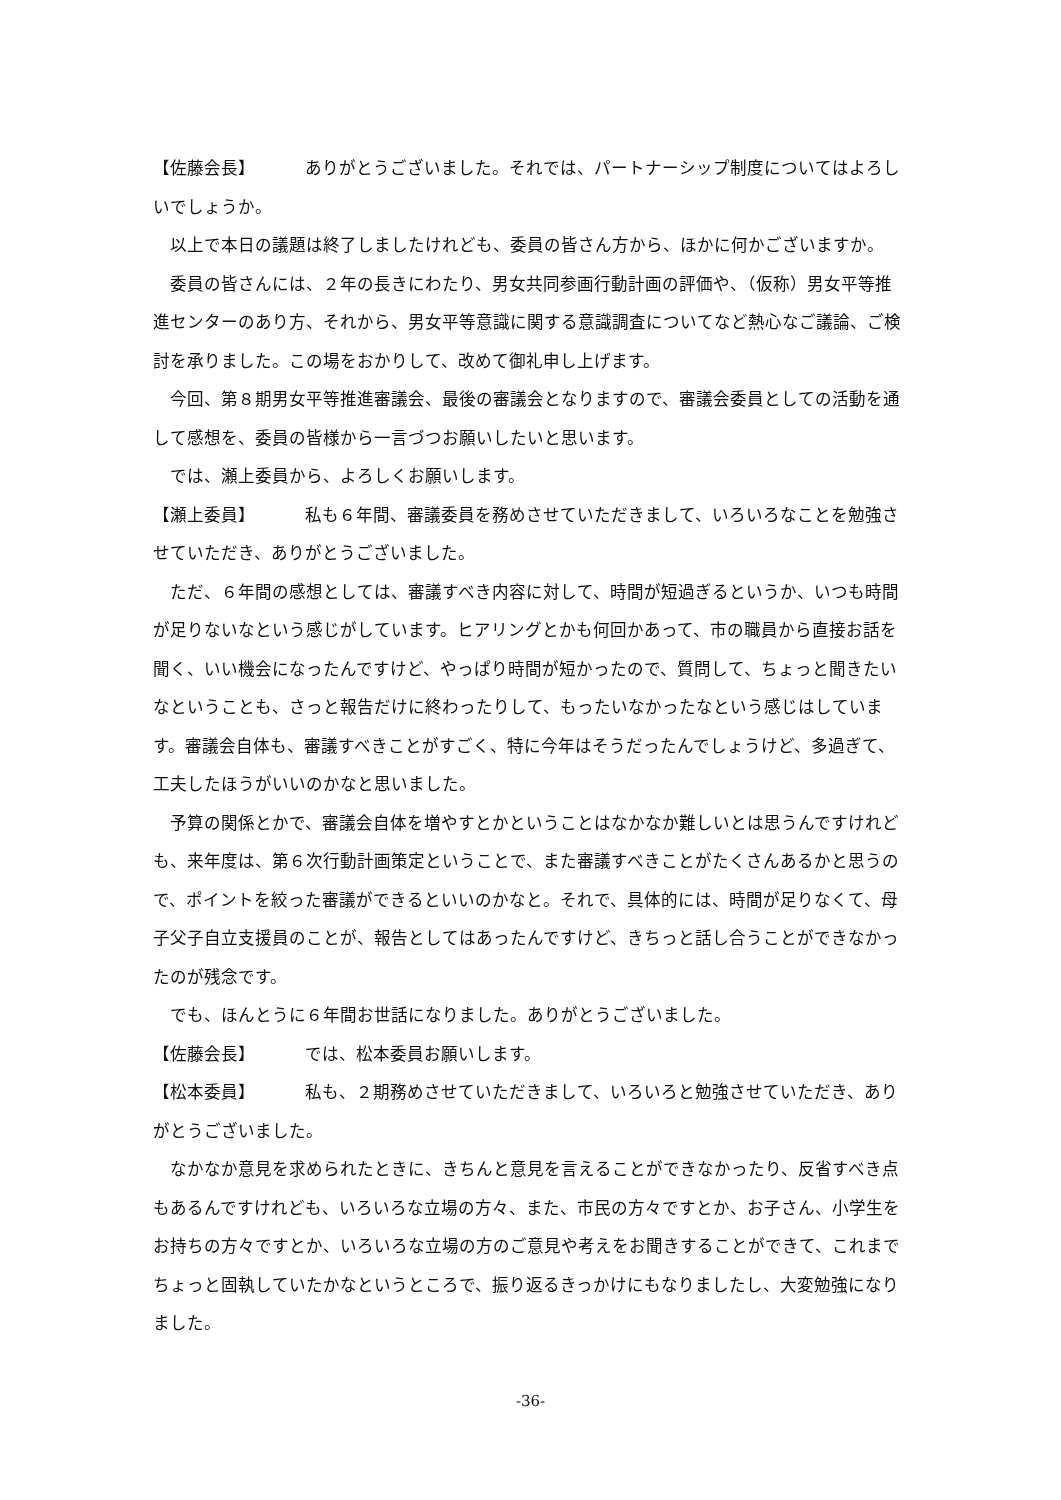【佐藤会長】 ありがとうございました。それでは、パートナーシップ制度についてはよろしいでしょうか。
以上で本日の議題は終了しましたけれども、委員の皆さん方から、ほかに何かございますか。
委員の皆さんには、２年の長きにわたり、男女共同参画行動計画の評価や、（仮称）男女平等推進センターのあり方、それから、男女平等意識に関する意識調査についてなど熱心なご議論、ご検討を承りました。この場をおかりして、改めて御礼申し上げます。
今回、第８期男女平等推進審議会、最後の審議会となりますので、審議会委員としての活動を通して感想を、委員の皆様から一言づつお願いしたいと思います。
では、瀬上委員から、よろしくお願いします。
【瀬上委員】 私も６年間、審議委員を務めさせていただきまして、いろいろなことを勉強させていただき、ありがとうございました。
ただ、６年間の感想としては、審議すべき内容に対して、時間が短過ぎるというか、いつも時間が足りないなという感じがしています。ヒアリングとかも何回かあって、市の職員から直接お話を聞く、いい機会になったんですけど、やっぱり時間が短かったので、質問して、ちょっと聞きたいなということも、さっと報告だけに終わったりして、もったいなかったなという感じはしています。審議会自体も、審議すべきことがすごく、特に今年はそうだったんでしょうけど、多過ぎて、工夫したほうがいいのかなと思いました。
予算の関係とかで、審議会自体を増やすとかということはなかなか難しいとは思うんですけれども、来年度は、第６次行動計画策定ということで、また審議すべきことがたくさんあるかと思うので、ポイントを絞った審議ができるといいのかなと。それで、具体的には、時間が足りなくて、母子父子自立支援員のことが、報告としてはあったんですけど、きちっと話し合うことができなかったのが残念です。
でも、ほんとうに６年間お世話になりました。ありがとうございました。
【佐藤会長】 では、松本委員お願いします。
【松本委員】 私も、２期務めさせていただきまして、いろいろと勉強させていただき、ありがとうございました。
なかなか意見を求められたときに、きちんと意見を言えることができなかったり、反省すべき点もあるんですけれども、いろいろな立場の方々、また、市民の方々ですとか、お子さん、小学生をお持ちの方々ですとか、いろいろな立場の方のご意見や考えをお聞きすることができて、これまでちょっと固執していたかなというところで、振り返るきっかけにもなりましたし、大変勉強になりました。
-36-